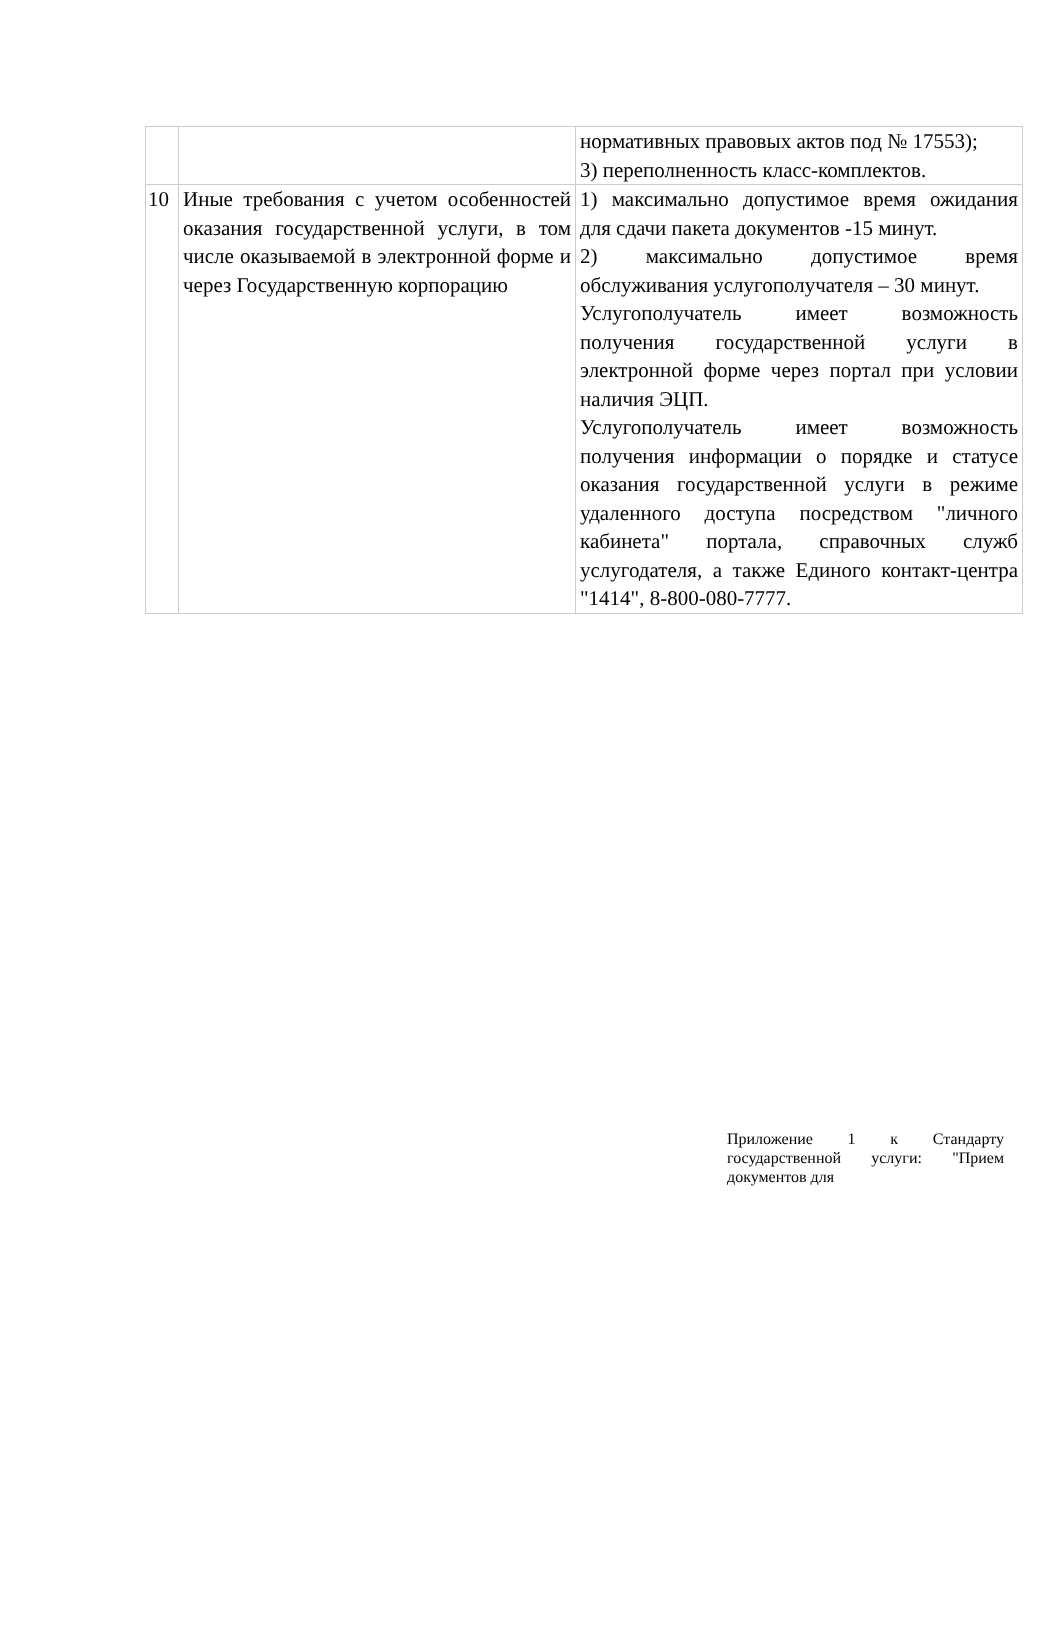| | | нормативных правовых актов под № 17553); 3) переполненность класс-комплектов. |
| 10 | Иные требования с учетом особенностей оказания государственной услуги, в том числе оказываемой в электронной форме и через Государственную корпорацию | 1) максимально допустимое время ожидания для сдачи пакета документов -15 минут. 2) максимально допустимое время обслуживания услугополучателя – 30 минут. Услугополучатель имеет возможность получения государственной услуги в электронной форме через портал при условии наличия ЭЦП. Услугополучатель имеет возможность получения информации о порядке и статусе оказания государственной услуги в режиме удаленного доступа посредством "личного кабинета" портала, справочных служб услугодателя, а также Единого контакт-центра "1414", 8-800-080-7777. |
Приложение 1 к Стандарту государственной услуги: "Прием документов для